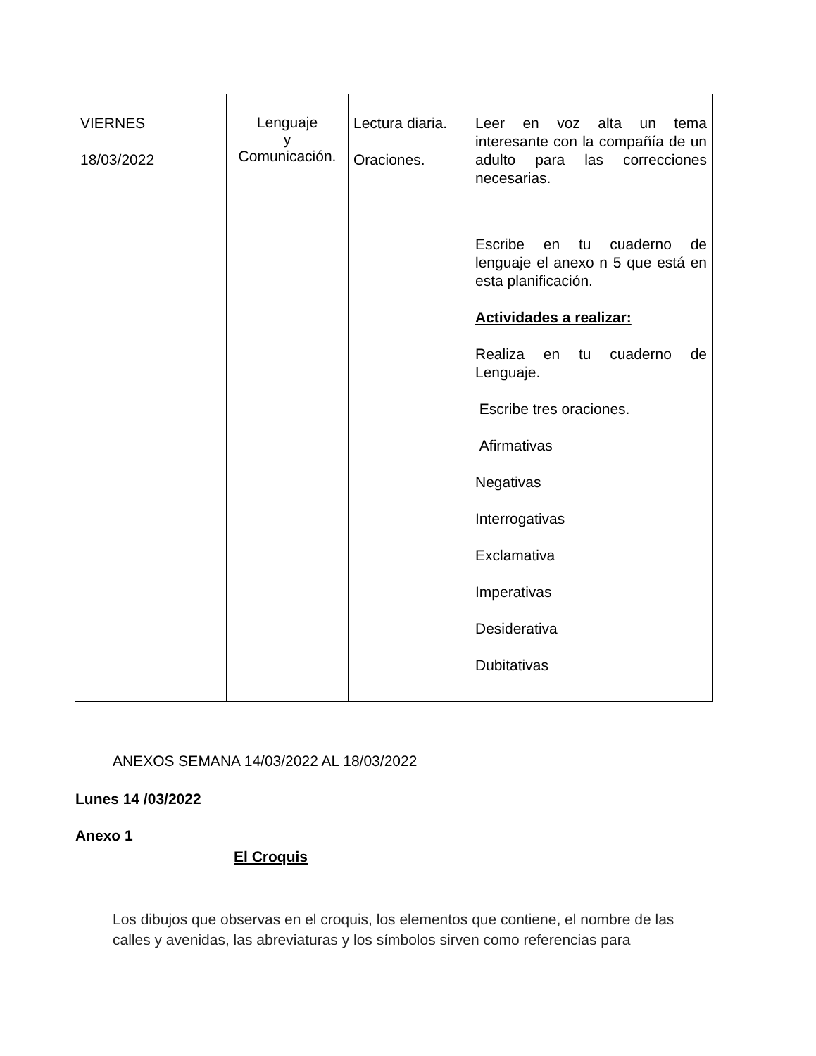| VIERNES 18/03/2022 | Lenguaje y Comunicación. | Lectura diaria. Oraciones. | Leer en voz alta un tema interesante con la compañía de un adulto para las correcciones necesarias. Escribe en tu cuaderno de lenguaje el anexo n 5 que está en esta planificación. Actividades a realizar: Realiza en tu cuaderno de Lenguaje. Escribe tres oraciones. Afirmativas Negativas Interrogativas Exclamativa Imperativas Desiderativa Dubitativas |
ANEXOS SEMANA 14/03/2022 AL 18/03/2022
Lunes 14 /03/2022
Anexo 1
El Croquis
Los dibujos que observas en el croquis, los elementos que contiene, el nombre de las calles y avenidas, las abreviaturas y los símbolos sirven como referencias para